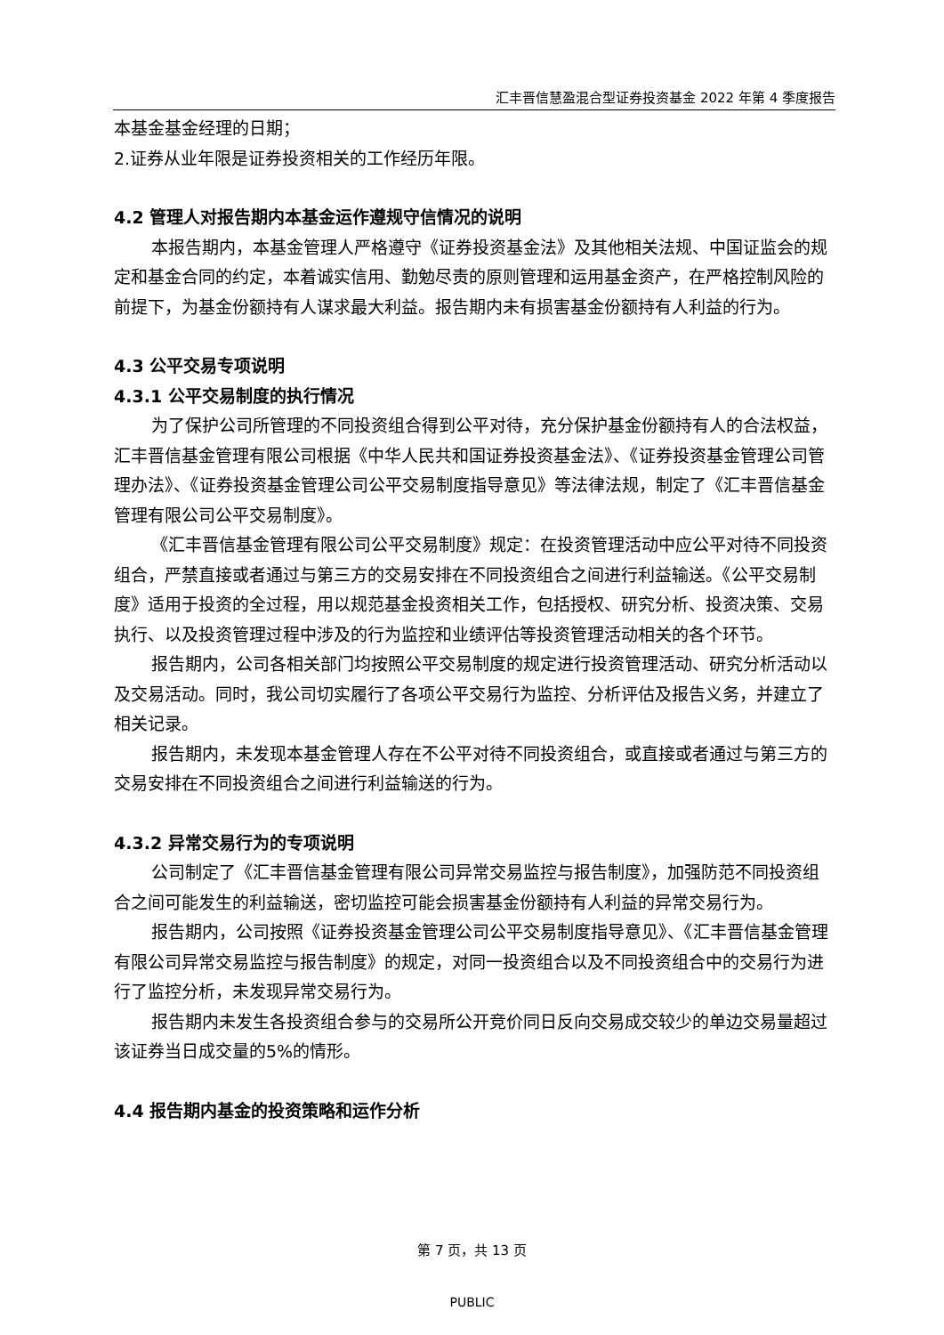汇丰晋信慧盈混合型证券投资基金 2022 年第 4 季度报告
本基金基金经理的日期；
2.证券从业年限是证券投资相关的工作经历年限。
4.2 管理人对报告期内本基金运作遵规守信情况的说明
本报告期内，本基金管理人严格遵守《证券投资基金法》及其他相关法规、中国证监会的规定和基金合同的约定，本着诚实信用、勤勉尽责的原则管理和运用基金资产，在严格控制风险的前提下，为基金份额持有人谋求最大利益。报告期内未有损害基金份额持有人利益的行为。
4.3 公平交易专项说明
4.3.1 公平交易制度的执行情况
为了保护公司所管理的不同投资组合得到公平对待，充分保护基金份额持有人的合法权益，汇丰晋信基金管理有限公司根据《中华人民共和国证券投资基金法》、《证券投资基金管理公司管理办法》、《证券投资基金管理公司公平交易制度指导意见》等法律法规，制定了《汇丰晋信基金管理有限公司公平交易制度》。
《汇丰晋信基金管理有限公司公平交易制度》规定：在投资管理活动中应公平对待不同投资组合，严禁直接或者通过与第三方的交易安排在不同投资组合之间进行利益输送。《公平交易制度》适用于投资的全过程，用以规范基金投资相关工作，包括授权、研究分析、投资决策、交易执行、以及投资管理过程中涉及的行为监控和业绩评估等投资管理活动相关的各个环节。
报告期内，公司各相关部门均按照公平交易制度的规定进行投资管理活动、研究分析活动以及交易活动。同时，我公司切实履行了各项公平交易行为监控、分析评估及报告义务，并建立了相关记录。
报告期内，未发现本基金管理人存在不公平对待不同投资组合，或直接或者通过与第三方的交易安排在不同投资组合之间进行利益输送的行为。
4.3.2 异常交易行为的专项说明
公司制定了《汇丰晋信基金管理有限公司异常交易监控与报告制度》，加强防范不同投资组合之间可能发生的利益输送，密切监控可能会损害基金份额持有人利益的异常交易行为。
报告期内，公司按照《证券投资基金管理公司公平交易制度指导意见》、《汇丰晋信基金管理有限公司异常交易监控与报告制度》的规定，对同一投资组合以及不同投资组合中的交易行为进行了监控分析，未发现异常交易行为。
报告期内未发生各投资组合参与的交易所公开竞价同日反向交易成交较少的单边交易量超过该证券当日成交量的5%的情形。
4.4 报告期内基金的投资策略和运作分析
第 7 页，共 13 页
PUBLIC